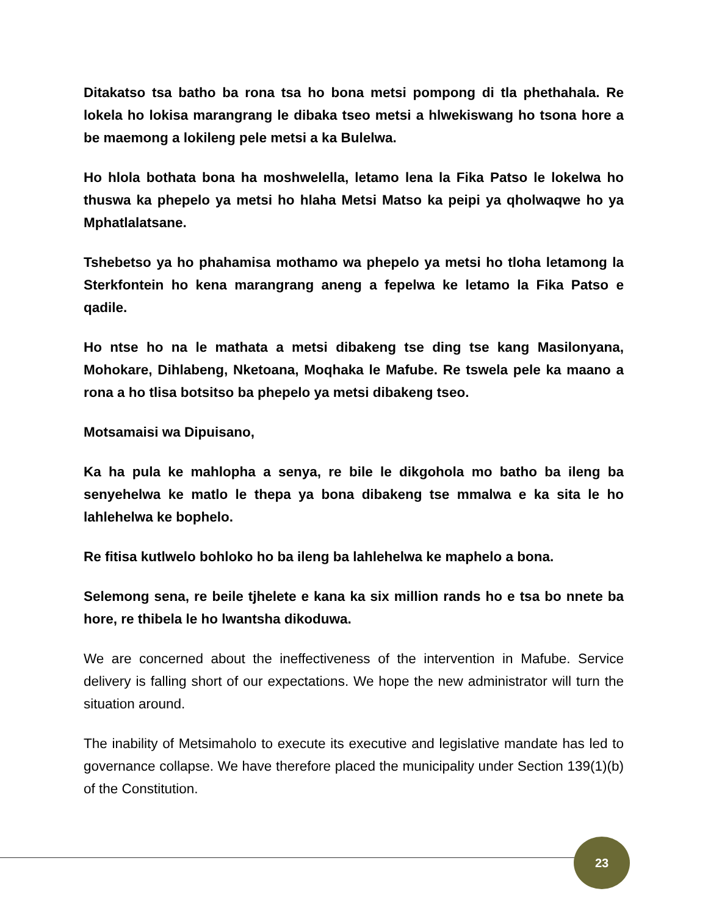Ditakatso tsa batho ba rona tsa ho bona metsi pompong di tla phethahala. Re lokela ho lokisa marangrang le dibaka tseo metsi a hlwekiswang ho tsona hore a be maemong a lokileng pele metsi a ka Bulelwa.
Ho hlola bothata bona ha moshwelella, letamo lena la Fika Patso le lokelwa ho thuswa ka phepelo ya metsi ho hlaha Metsi Matso ka peipi ya qholwaqwe ho ya Mphatlalatsane.
Tshebetso ya ho phahamisa mothamo wa phepelo ya metsi ho tloha letamong la Sterkfontein ho kena marangrang aneng a fepelwa ke letamo la Fika Patso e qadile.
Ho ntse ho na le mathata a metsi dibakeng tse ding tse kang Masilonyana, Mohokare, Dihlabeng, Nketoana, Moqhaka le Mafube. Re tswela pele ka maano a rona a ho tlisa botsitso ba phepelo ya metsi dibakeng tseo.
Motsamaisi wa Dipuisano,
Ka ha pula ke mahlopha a senya, re bile le dikgohola mo batho ba ileng ba senyehelwa ke matlo le thepa ya bona dibakeng tse mmalwa e ka sita le ho lahlehelwa ke bophelo.
Re fitisa kutlwelo bohloko ho ba ileng ba lahlehelwa ke maphelo a bona.
Selemong sena, re beile tjhelete e kana ka six million rands ho e tsa bo nnete ba hore, re thibela le ho lwantsha dikoduwa.
We are concerned about the ineffectiveness of the intervention in Mafube. Service delivery is falling short of our expectations. We hope the new administrator will turn the situation around.
The inability of Metsimaholo to execute its executive and legislative mandate has led to governance collapse. We have therefore placed the municipality under Section 139(1)(b) of the Constitution.
23